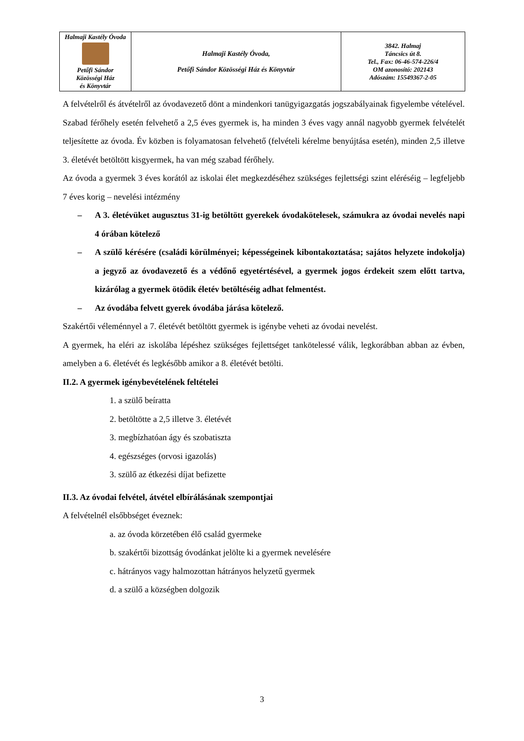| Halmaji Kastély Óvoda Petőfi Sándor Közösségi Ház és Könyvtár | Halmaji Kastély Óvoda, Petőfi Sándor Közösségi Ház és Könyvtár | 3842. Halmaj Táncsics út 8. Tel., Fax: 06-46-574-226/4 OM azonosító: 202143 Adószám: 15549367-2-05 |
A felvételről és átvételről az óvodavezető dönt a mindenkori tanügyigazgatás jogszabályainak figyelembe vételével. Szabad férőhely esetén felvehető a 2,5 éves gyermek is, ha minden 3 éves vagy annál nagyobb gyermek felvételét teljesítette az óvoda. Év közben is folyamatosan felvehető (felvételi kérelme benyújtása esetén), minden 2,5 illetve 3. életévét betöltött kisgyermek, ha van még szabad férőhely.
Az óvoda a gyermek 3 éves korától az iskolai élet megkezdéséhez szükséges fejlettségi szint eléréséig – legfeljebb 7 éves korig – nevelési intézmény
– A 3. életévüket augusztus 31-ig betöltött gyerekek óvodakötelesek, számukra az óvodai nevelés napi 4 órában kötelező
– A szülő kérésére (családi körülményei; képességeinek kibontakoztatása; sajátos helyzete indokolja) a jegyző az óvodavezető és a védőnő egyetértésével, a gyermek jogos érdekeit szem előtt tartva, kizárólag a gyermek ötödik életév betöltéséig adhat felmentést.
– Az óvodába felvett gyerek óvodába járása kötelező.
Szakértői véleménnyel a 7. életévét betöltött gyermek is igénybe veheti az óvodai nevelést.
A gyermek, ha eléri az iskolába lépéshez szükséges fejlettséget tankötelessé válik, legkorábban abban az évben, amelyben a 6. életévét és legkésőbb amikor a 8. életévét betölti.
II.2. A gyermek igénybevételének feltételei
1. a szülő beíratta
2. betöltötte a 2,5 illetve 3. életévét
3. megbízhatóan ágy és szobatiszta
4. egészséges (orvosi igazolás)
3. szülő az étkezési díjat befizette
II.3. Az óvodai felvétel, átvétel elbírálásának szempontjai
A felvételnél elsőbbséget éveznek:
a. az óvoda körzetében élő család gyermeke
b. szakértői bizottság óvodánkat jelölte ki a gyermek nevelésére
c. hátrányos vagy halmozottan hátrányos helyzetű gyermek
d. a szülő a községben dolgozik
3